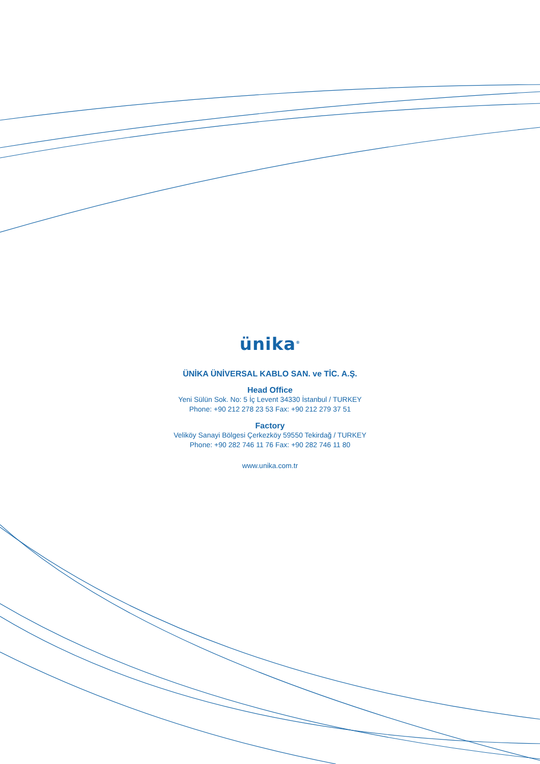ünika<sup>®</sup>
ÜNİKA ÜNİVERSAL KABLO SAN. ve TİC. A.Ş.
Head Office
Yeni Sülün Sok. No: 5 İç Levent 34330 İstanbul / TURKEY
Phone: +90 212 278 23 53 Fax: +90 212 279 37 51
Factory
Veliköy Sanayi Bölgesi Çerkezköy 59550 Tekirdağ / TURKEY
Phone: +90 282 746 11 76 Fax: +90 282 746 11 80
www.unika.com.tr